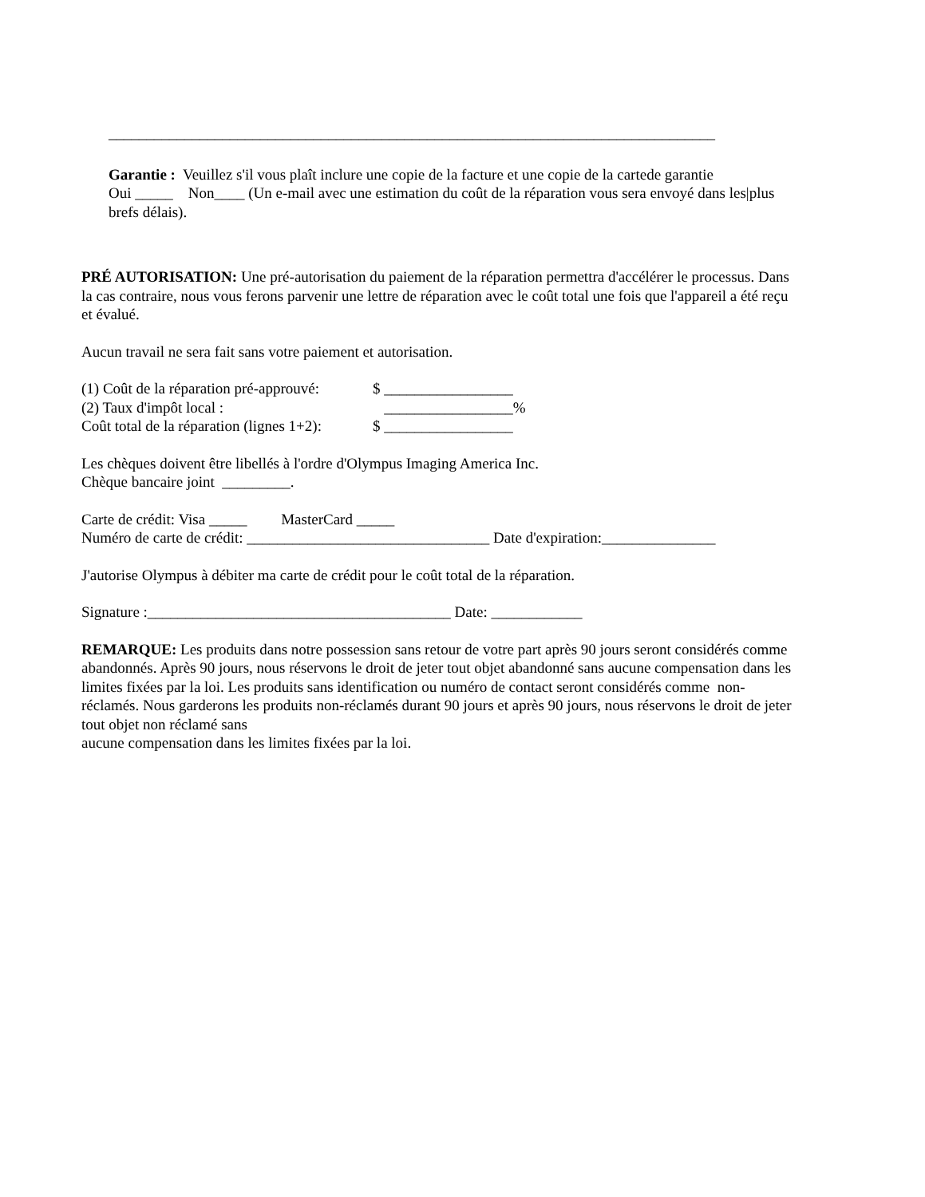________________________________________________________________________________
Garantie : Veuillez s'il vous plaît inclure une copie de la facture et une copie de la cartede garantie
Oui _____ Non____ (Un e-mail avec une estimation du coût de la réparation vous sera envoyé dans les|plus brefs délais).
PRÉ AUTORISATION: Une pré-autorisation du paiement de la réparation permettra d'accélérer le processus. Dans la cas contraire, nous vous ferons parvenir une lettre de réparation avec le coût total une fois que l'appareil a été reçu et évalué.
Aucun travail ne sera fait sans votre paiement et autorisation.
(1) Coût de la réparation pré-approuvé: $ _________________
(2) Taux d'impôt local : _________________%
Coût total de la réparation (lignes 1+2): $ _________________
Les chèques doivent être libellés à l'ordre d'Olympus Imaging America Inc.
Chèque bancaire joint _________.
Carte de crédit: Visa _____ MasterCard _____
Numéro de carte de crédit: ________________________________ Date d'expiration:_______________
J'autorise Olympus à débiter ma carte de crédit pour le coût total de la réparation.
Signature :________________________________________ Date: ____________
REMARQUE: Les produits dans notre possession sans retour de votre part après 90 jours seront considérés comme abandonnés. Après 90 jours, nous réservons le droit de jeter tout objet abandonné sans aucune compensation dans les limites fixées par la loi. Les produits sans identification ou numéro de contact seront considérés comme non-réclamés. Nous garderons les produits non-réclamés durant 90 jours et après 90 jours, nous réservons le droit de jeter tout objet non réclamé sans
aucune compensation dans les limites fixées par la loi.